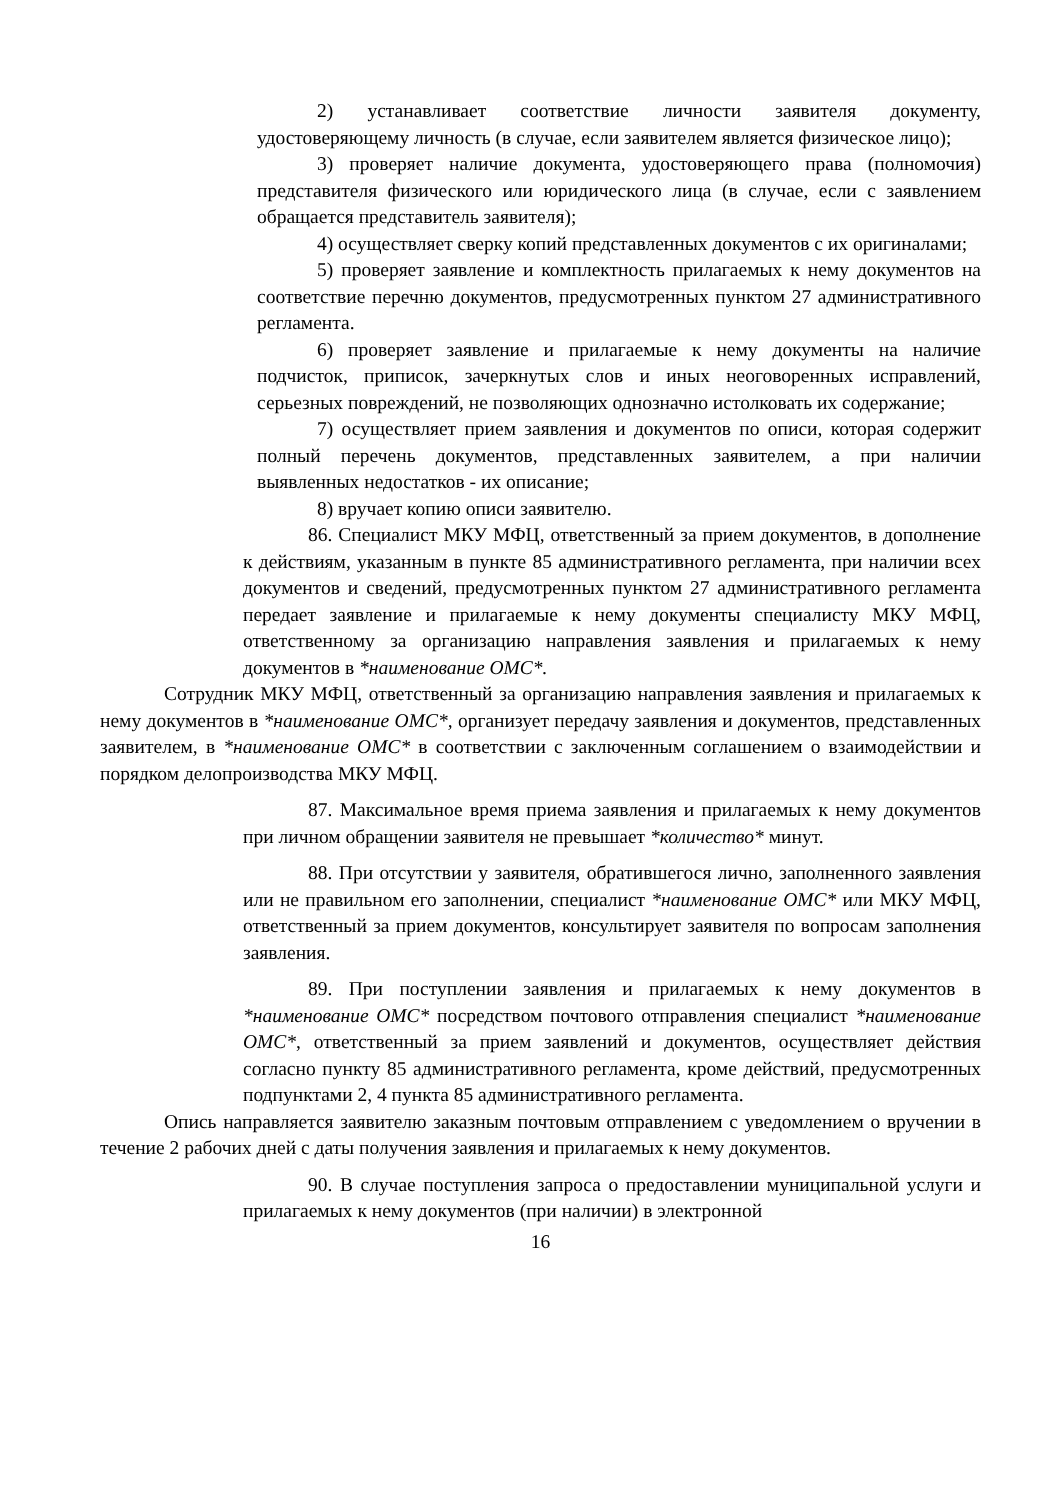2) устанавливает соответствие личности заявителя документу, удостоверяющему личность (в случае, если заявителем является физическое лицо);
3) проверяет наличие документа, удостоверяющего права (полномочия) представителя физического или юридического лица (в случае, если с заявлением обращается представитель заявителя);
4) осуществляет сверку копий представленных документов с их оригиналами;
5) проверяет заявление и комплектность прилагаемых к нему документов на соответствие перечню документов, предусмотренных пунктом 27 административного регламента.
6) проверяет заявление и прилагаемые к нему документы на наличие подчисток, приписок, зачеркнутых слов и иных неоговоренных исправлений, серьезных повреждений, не позволяющих однозначно истолковать их содержание;
7) осуществляет прием заявления и документов по описи, которая содержит полный перечень документов, представленных заявителем, а при наличии выявленных недостатков - их описание;
8) вручает копию описи заявителю.
86. Специалист МКУ МФЦ, ответственный за прием документов, в дополнение к действиям, указанным в пункте 85 административного регламента, при наличии всех документов и сведений, предусмотренных пунктом 27 административного регламента передает заявление и прилагаемые к нему документы специалисту МКУ МФЦ, ответственному за организацию направления заявления и прилагаемых к нему документов в *наименование ОМС*.
Сотрудник МКУ МФЦ, ответственный за организацию направления заявления и прилагаемых к нему документов в *наименование ОМС*, организует передачу заявления и документов, представленных заявителем, в *наименование ОМС* в соответствии с заключенным соглашением о взаимодействии и порядком делопроизводства МКУ МФЦ.
87. Максимальное время приема заявления и прилагаемых к нему документов при личном обращении заявителя не превышает *количество* минут.
88. При отсутствии у заявителя, обратившегося лично, заполненного заявления или не правильном его заполнении, специалист *наименование ОМС* или МКУ МФЦ, ответственный за прием документов, консультирует заявителя по вопросам заполнения заявления.
89. При поступлении заявления и прилагаемых к нему документов в *наименование ОМС* посредством почтового отправления специалист *наименование ОМС*, ответственный за прием заявлений и документов, осуществляет действия согласно пункту 85 административного регламента, кроме действий, предусмотренных подпунктами 2, 4 пункта 85 административного регламента.
Опись направляется заявителю заказным почтовым отправлением с уведомлением о вручении в течение 2 рабочих дней с даты получения заявления и прилагаемых к нему документов.
90. В случае поступления запроса о предоставлении муниципальной услуги и прилагаемых к нему документов (при наличии) в электронной
16